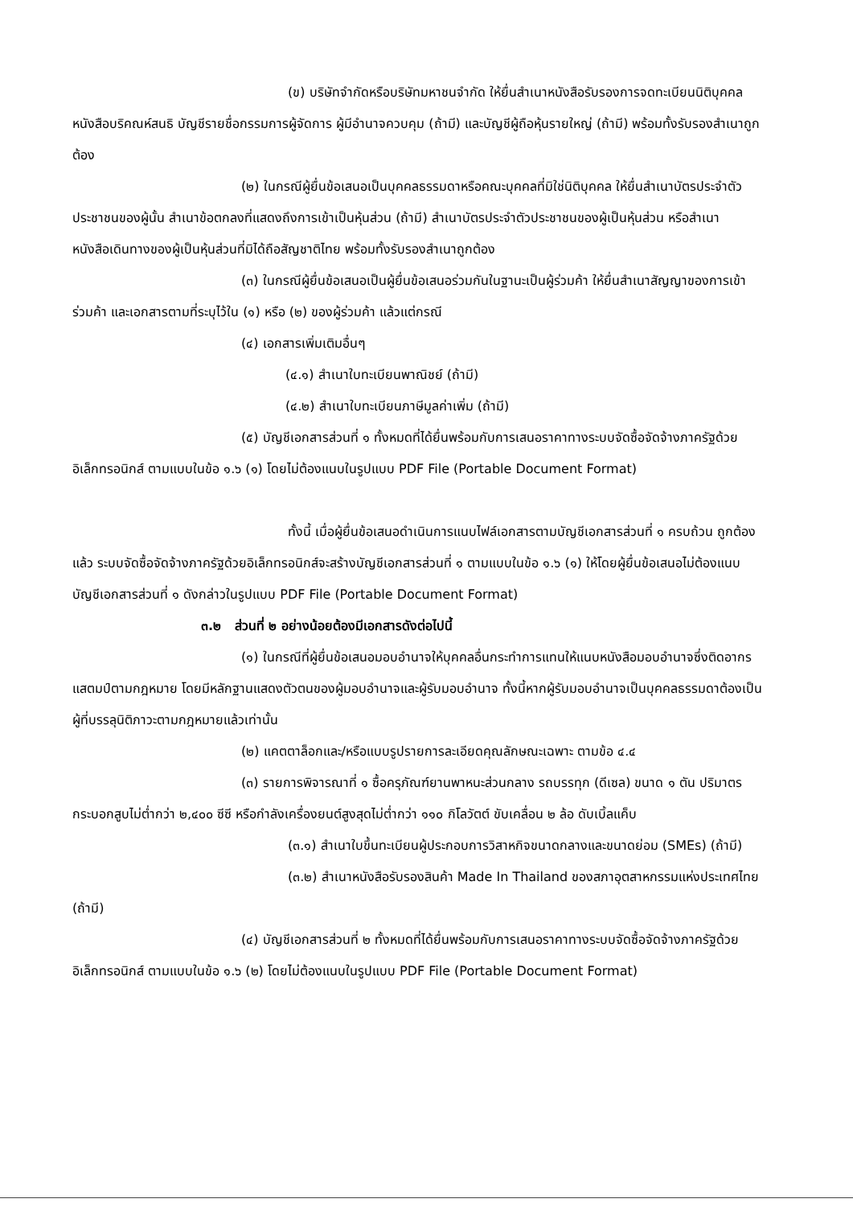(ข) บริษัทจำกัดหรือบริษัทมหาชนจำกัด ให้ยื่นสำเนาหนังสือรับรองการจดทะเบียนนิติบุคคล หนังสือบริคณห์สนธิ บัญชีรายชื่อกรรมการผู้จัดการ ผู้มีอำนาจควบคุม (ถ้ามี) และบัญชีผู้ถือหุ้นรายใหญ่ (ถ้ามี) พร้อมทั้งรับรองสำเนาถูกต้อง
(๒) ในกรณีผู้ยื่นข้อเสนอเป็นบุคคลธรรมดาหรือคณะบุคคลที่มิใช่นิติบุคคล ให้ยื่นสำเนาบัตรประจำตัวประชาชนของผู้นั้น สำเนาข้อตกลงที่แสดงถึงการเข้าเป็นหุ้นส่วน (ถ้ามี) สำเนาบัตรประจำตัวประชาชนของผู้เป็นหุ้นส่วน หรือสำเนาหนังสือเดินทางของผู้เป็นหุ้นส่วนที่มิได้ถือสัญชาติไทย พร้อมทั้งรับรองสำเนาถูกต้อง
(๓) ในกรณีผู้ยื่นข้อเสนอเป็นผู้ยื่นข้อเสนอร่วมกันในฐานะเป็นผู้ร่วมค้า ให้ยื่นสำเนาสัญญาของการเข้าร่วมค้า และเอกสารตามที่ระบุไว้ใน (๑) หรือ (๒) ของผู้ร่วมค้า แล้วแต่กรณี
(๔) เอกสารเพิ่มเติมอื่นๆ
(๔.๑) สำเนาใบทะเบียนพาณิชย์ (ถ้ามี)
(๔.๒) สำเนาใบทะเบียนภาษีมูลค่าเพิ่ม (ถ้ามี)
(๕) บัญชีเอกสารส่วนที่ ๑ ทั้งหมดที่ได้ยื่นพร้อมกับการเสนอราคาทางระบบจัดซื้อจัดจ้างภาครัฐด้วยอิเล็กทรอนิกส์ ตามแบบในข้อ ๑.๖ (๑) โดยไม่ต้องแนบในรูปแบบ PDF File (Portable Document Format)
ทั้งนี้ เมื่อผู้ยื่นข้อเสนอดำเนินการแนบไฟล์เอกสารตามบัญชีเอกสารส่วนที่ ๑ ครบถ้วน ถูกต้องแล้ว ระบบจัดซื้อจัดจ้างภาครัฐด้วยอิเล็กทรอนิกส์จะสร้างบัญชีเอกสารส่วนที่ ๑ ตามแบบในข้อ ๑.๖ (๑) ให้โดยผู้ยื่นข้อเสนอไม่ต้องแนบบัญชีเอกสารส่วนที่ ๑ ดังกล่าวในรูปแบบ PDF File (Portable Document Format)
๓.๒ ส่วนที่ ๒ อย่างน้อยต้องมีเอกสารดังต่อไปนี้
(๑) ในกรณีที่ผู้ยื่นข้อเสนอมอบอำนาจให้บุคคลอื่นกระทำการแทนให้แนบหนังสือมอบอำนาจซึ่งติดอากรแสตมป์ตามกฎหมาย โดยมีหลักฐานแสดงตัวตนของผู้มอบอำนาจและผู้รับมอบอำนาจ ทั้งนี้หากผู้รับมอบอำนาจเป็นบุคคลธรรมดาต้องเป็นผู้ที่บรรลุนิติภาวะตามกฎหมายแล้วเท่านั้น
(๒) แคตตาล็อกและ/หรือแบบรูปรายการละเอียดคุณลักษณะเฉพาะ ตามข้อ ๔.๔
(๓) รายการพิจารณาที่ ๑ ซื้อครุภัณฑ์ยานพาหนะส่วนกลาง รถบรรทุก (ดีเซล) ขนาด ๑ ตัน ปริมาตรกระบอกสูบไม่ต่ำกว่า ๒,๔๐๐ ซีซี หรือกำลังเครื่องยนต์สูงสุดไม่ต่ำกว่า ๑๑๐ กิโลวัตต์ ขับเคลื่อน ๒ ล้อ ดับเบิ้ลแค็บ
(๓.๑) สำเนาใบขึ้นทะเบียนผู้ประกอบการวิสาหกิจขนาดกลางและขนาดย่อม (SMEs) (ถ้ามี)
(๓.๒) สำเนาหนังสือรับรองสินค้า Made In Thailand ของสภาอุตสาหกรรมแห่งประเทศไทย (ถ้ามี)
(๔) บัญชีเอกสารส่วนที่ ๒ ทั้งหมดที่ได้ยื่นพร้อมกับการเสนอราคาทางระบบจัดซื้อจัดจ้างภาครัฐด้วยอิเล็กทรอนิกส์ ตามแบบในข้อ ๑.๖ (๒) โดยไม่ต้องแนบในรูปแบบ PDF File (Portable Document Format)